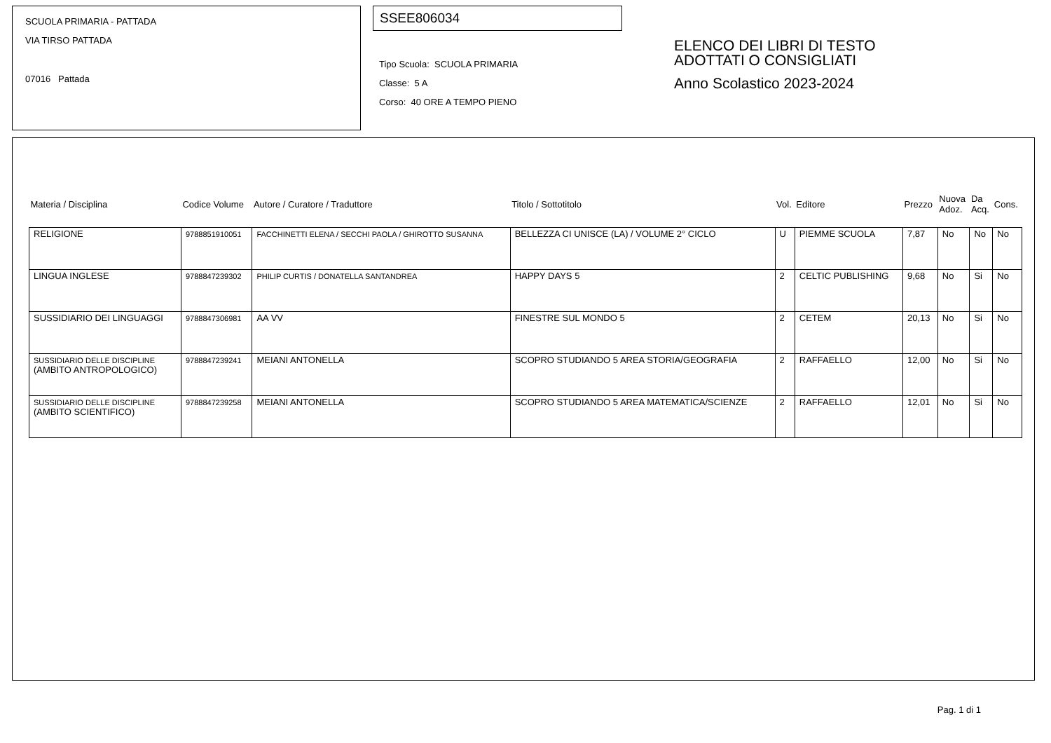SCUOLA PRIMARIA - PATTADA
VIA TIRSO PATTADA
07016 Pattada
SSEE806034
Tipo Scuola: SCUOLA PRIMARIA
Classe: 5 A
Corso: 40 ORE A TEMPO PIENO
ELENCO DEI LIBRI DI TESTO
ADOTTATI O CONSIGLIATI
Anno Scolastico 2023-2024
| Materia / Disciplina | Codice Volume | Autore / Curatore / Traduttore | Titolo / Sottotitolo | Vol. | Editore | Prezzo | Nuova Adoz. | Da Acq. | Cons. |
| --- | --- | --- | --- | --- | --- | --- | --- | --- | --- |
| RELIGIONE | 9788851910051 | FACCHINETTI ELENA / SECCHI PAOLA / GHIROTTO SUSANNA | BELLEZZA CI UNISCE (LA) / VOLUME 2° CICLO | U | PIEMME SCUOLA | 7,87 | No | No | No |
| LINGUA INGLESE | 9788847239302 | PHILIP CURTIS / DONATELLA SANTANDREA | HAPPY DAYS 5 | 2 | CELTIC PUBLISHING | 9,68 | No | Si | No |
| SUSSIDIARIO DEI LINGUAGGI | 9788847306981 | AA VV | FINESTRE SUL MONDO 5 | 2 | CETEM | 20,13 | No | Si | No |
| SUSSIDIARIO DELLE DISCIPLINE (AMBITO ANTROPOLOGICO) | 9788847239241 | MEIANI ANTONELLA | SCOPRO STUDIANDO 5 AREA STORIA/GEOGRAFIA | 2 | RAFFAELLO | 12,00 | No | Si | No |
| SUSSIDIARIO DELLE DISCIPLINE (AMBITO SCIENTIFICO) | 9788847239258 | MEIANI ANTONELLA | SCOPRO STUDIANDO 5 AREA MATEMATICA/SCIENZE | 2 | RAFFAELLO | 12,01 | No | Si | No |
Pag. 1 di 1